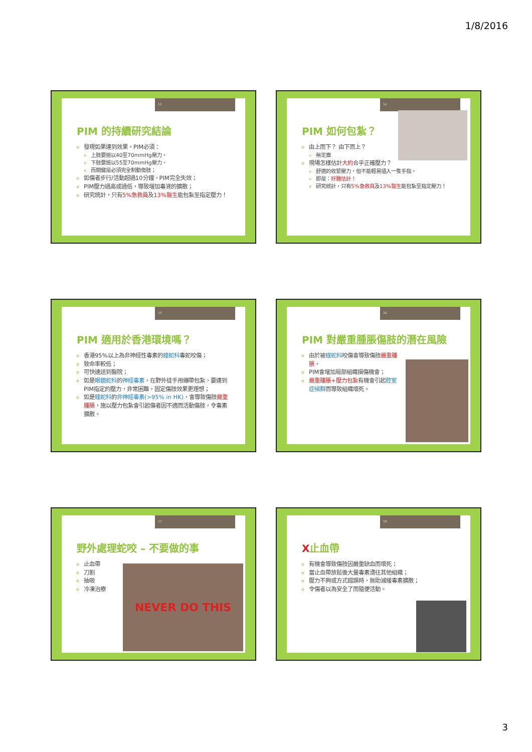1/8/2016
13
PIM 的持續研究結論
發現如果達到效果，PIM必須：
上肢要施以40至70mmHg壓力，
下肢要施以55至70mmHg壓力，
而關鍵是必須完全制動傷肢；
如傷者步行/活動超過10分鐘，PIM完全失效；
PIM壓力過高或過低，導致增加毒液的擴散；
研究統計，只有5%急救員及13%醫生能包紮至指定壓力！
14
PIM 如何包紮？
由上而下？ 由下而上？
無定案
現場怎樣估計大約合乎正確壓力？
舒適的收緊壓力，但不能輕易插入一隻手指。
即是：好難估計！
研究統計，只有5%急救員及13%醫生能包紮至指定壓力！
15
PIM 適用於香港環境嗎？
香港95%以上為非神經性毒素的蝰蛇科毒蛇咬傷；
致命率較低；
可快速送到醫院；
如是眼鏡蛇科的神經毒素，在野外徒手用繃帶包紮，要達到PIM指定的壓力，非常困難，固定傷肢效果更理想；
如是蝰蛇科的非神經毒素(>95% in HK)，會導致傷肢嚴重腫脹，施以壓力包紮會引起傷者因不適而活動傷肢，令毒素擴散。
16
PIM 對嚴重腫脹傷肢的潛在風險
由於被蝰蛇科咬傷會導致傷肢嚴重腫脹，
PIM會增加局部組織損傷機會；
嚴重腫脹+壓力包紮有機會引起腔室症候群而導致組織壞死。
17
NEVER DO THIS
野外處理蛇咬 – 不要做的事
止血帶
刀割
抽吸
冷凍治療
18
X止血帶
有機會導致傷肢因嚴重缺血而壞死；
當止血帶放鬆後大量毒素湧往其他組織；
壓力不夠或方式錯誤時，無助減緩毒素擴散；
令傷者以為安全了而隨便活動。
3